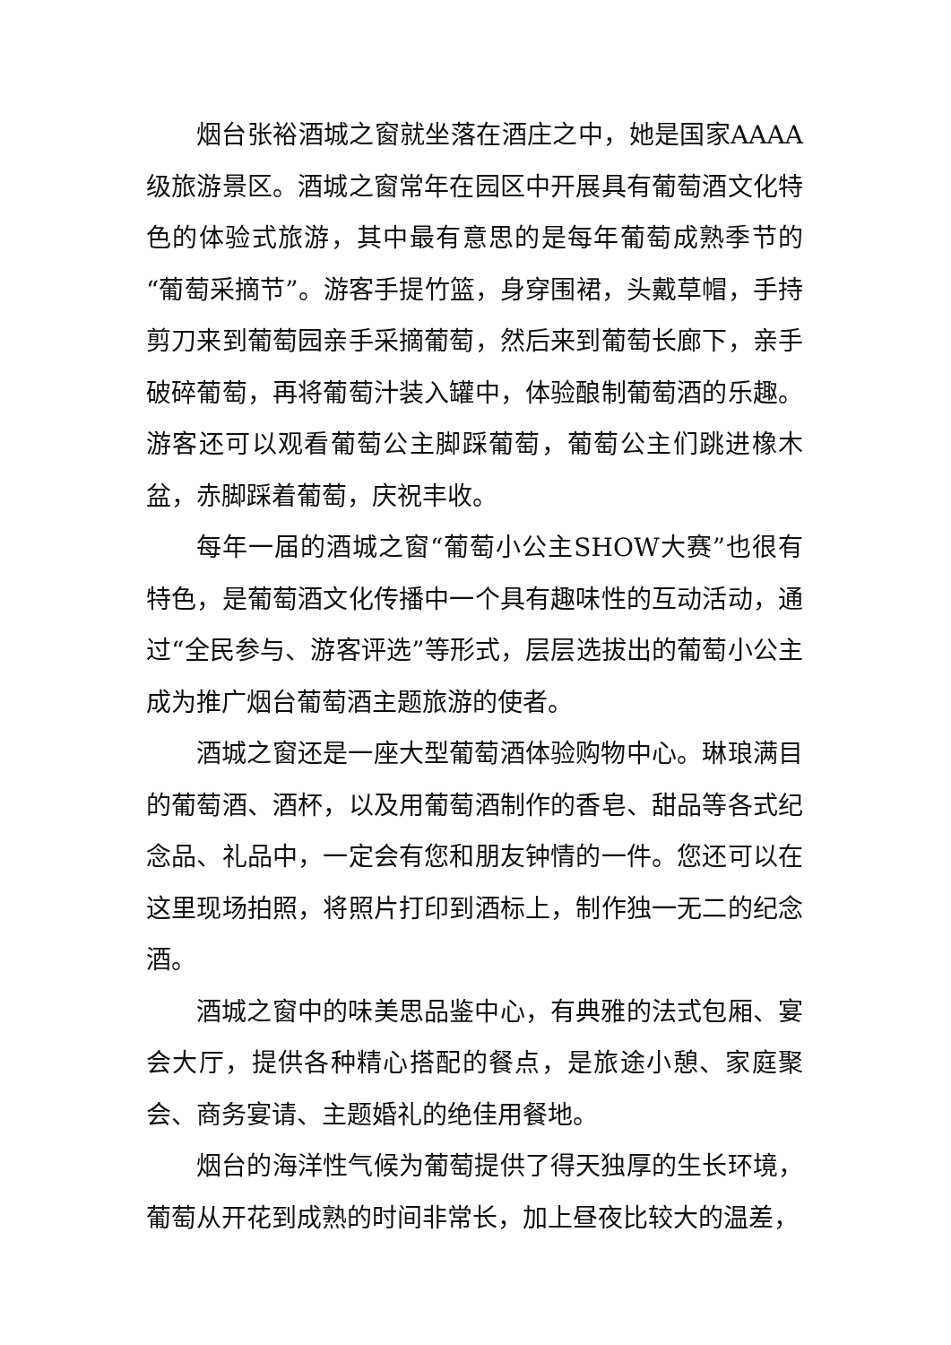烟台张裕酒城之窗就坐落在酒庄之中，她是国家AAAA级旅游景区。酒城之窗常年在园区中开展具有葡萄酒文化特色的体验式旅游，其中最有意思的是每年葡萄成熟季节的“葡萄采摘节”。游客手提竹篮，身穿围裙，头戴草帽，手持剪刀来到葡萄园亲手采摘葡萄，然后来到葡萄长廊下，亲手破碎葡萄，再将葡萄汁装入罐中，体验酿制葡萄酒的乐趣。游客还可以观看葡萄公主脚踩葡萄，葡萄公主们跳进橡木盆，赤脚踩着葡萄，庆祝丰收。
每年一届的酒城之窗“葡萄小公主SHOW大赛”也很有特色，是葡萄酒文化传播中一个具有趣味性的互动活动，通过“全民参与、游客评选”等形式，层层选拔出的葡萄小公主成为推广烟台葡萄酒主题旅游的使者。
酒城之窗还是一座大型葡萄酒体验购物中心。琳琅满目的葡萄酒、酒杯，以及用葡萄酒制作的香皂、甜品等各式纪念品、礼品中，一定会有您和朋友钟情的一件。您还可以在这里现场拍照，将照片打印到酒标上，制作独一无二的纪念酒。
酒城之窗中的味美思品鉴中心，有典雅的法式包厢、宴会大厅，提供各种精心搭配的餐点，是旅途小憩、家庭聚会、商务宴请、主题婚礼的绝佳用餐地。
烟台的海洋性气候为葡萄提供了得天独厚的生长环境，葡萄从开花到成熟的时间非常长，加上昼夜比较大的温差，